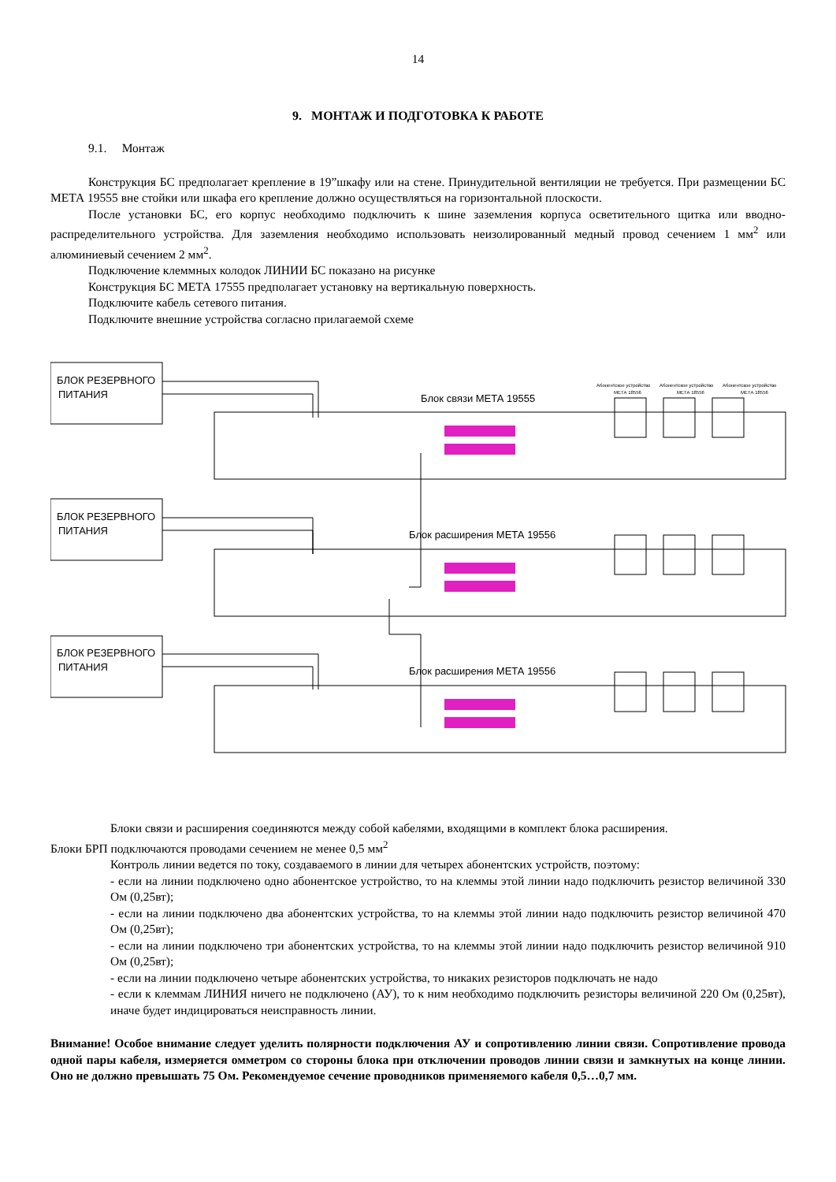14
9. МОНТАЖ И ПОДГОТОВКА К РАБОТЕ
9.1. Монтаж
Конструкция БС предполагает крепление в 19”шкафу или на стене. Принудительной вентиляции не требуется. При размещении БС МЕТА 19555 вне стойки или шкафа его крепление должно осуществляться на горизонтальной плоскости.
После установки БС, его корпус необходимо подключить к шине заземления корпуса осветительного щитка или вводно-распределительного устройства. Для заземления необходимо использовать неизолированный медный провод сечением 1 мм<sup>2</sup> или алюминиевый сечением 2 мм<sup>2</sup>.
Подключение клеммных колодок ЛИНИИ БС показано на рисунке
Конструкция БС МЕТА 17555 предполагает установку на вертикальную поверхность.
Подключите кабель сетевого питания.
Подключите внешние устройства согласно прилагаемой схеме
БЛОК РЕЗЕРВНОГО
ПИТАНИЯ
БЛОК РЕЗЕРВНОГО
ПИТАНИЯ
БЛОК РЕЗЕРВНОГО
ПИТАНИЯ
Блок связи МЕТА 19555
Блок расширения МЕТА 19556
Блок расширения МЕТА 19556
Абонентское устройство
Абонентское устройство
Абонентское устройство
МЕТА 18556
МЕТА 18556
МЕТА 18556
Блоки связи и расширения соединяются между собой кабелями, входящими в комплект блока расширения.
Блоки БРП подключаются проводами сечением не менее 0,5 мм<sup>2</sup>
Контроль линии ведется по току, создаваемого в линии для четырех абонентских устройств, поэтому:
- если на линии подключено одно абонентское устройство, то на клеммы этой линии надо подключить резистор величиной 330 Ом (0,25вт);
- если на линии подключено два абонентских устройства, то на клеммы этой линии надо подключить резистор величиной 470 Ом (0,25вт);
- если на линии подключено три абонентских устройства, то на клеммы этой линии надо подключить резистор величиной 910 Ом (0,25вт);
- если на линии подключено четыре абонентских устройства, то никаких резисторов подключать не надо
- если к клеммам ЛИНИЯ ничего не подключено (АУ), то к ним необходимо подключить резисторы величиной 220 Ом (0,25вт), иначе будет индицироваться неисправность линии.
Внимание! Особое внимание следует уделить полярности подключения АУ и сопротивлению линии связи. Сопротивление провода одной пары кабеля, измеряется омметром со стороны блока при отключении проводов линии связи и замкнутых на конце линии. Оно не должно превышать 75 Ом. Рекомендуемое сечение проводников применяемого кабеля 0,5…0,7 мм.